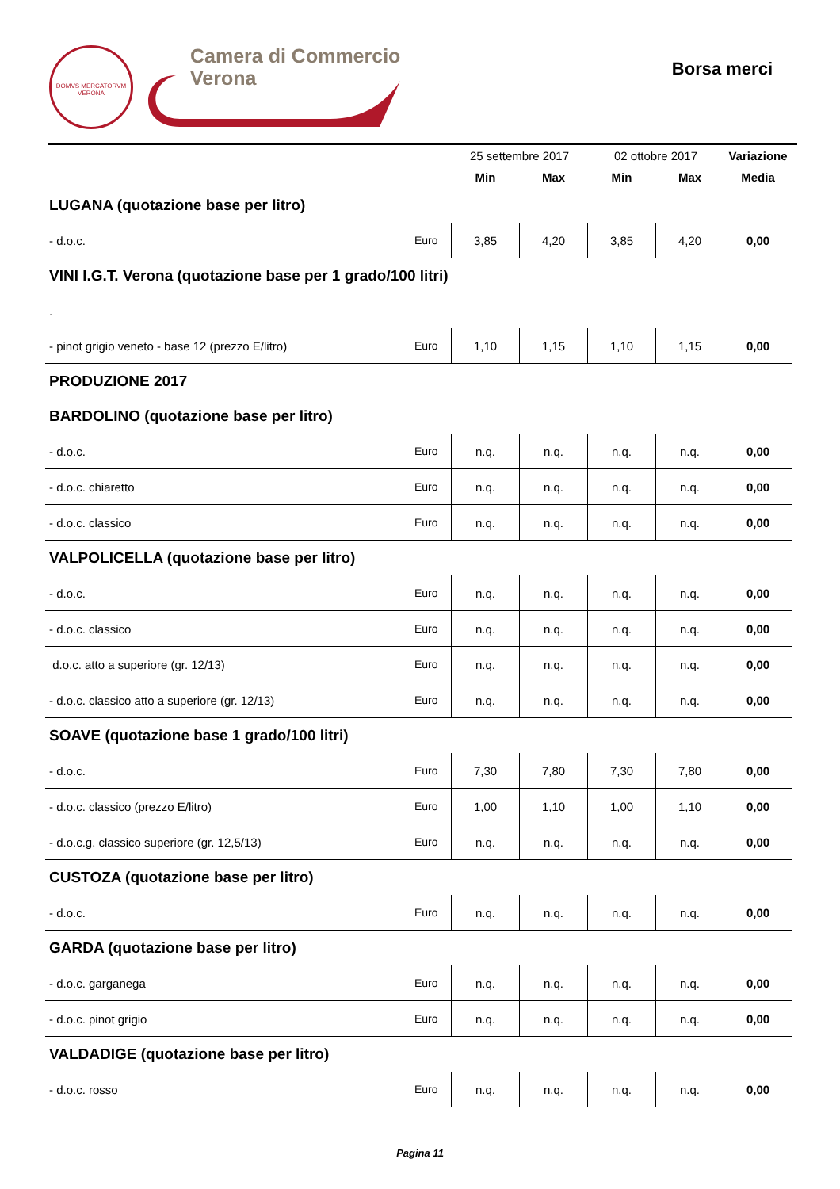DOMVS MERCATORVM
VERONA
Camera di Commercio
Verona
Borsa merci
| | | 25 settembre 2017 | | 02 ottobre 2017 | | Variazione |
| --- | --- | --- | --- | --- | --- | --- |
| | | Min | Max | Min | Max | Media |
| LUGANA (quotazione base per litro) | | | | | | |
| - d.o.c. | Euro | 3,85 | 4,20 | 3,85 | 4,20 | 0,00 |
| VINI I.G.T. Verona (quotazione base per 1 grado/100 litri) | | | | | | |
| . | | | | | | |
| - pinot grigio veneto - base 12 (prezzo E/litro) | Euro | 1,10 | 1,15 | 1,10 | 1,15 | 0,00 |
| PRODUZIONE 2017 | | | | | | |
| BARDOLINO (quotazione base per litro) | | | | | | |
| - d.o.c. | Euro | n.q. | n.q. | n.q. | n.q. | 0,00 |
| - d.o.c. chiaretto | Euro | n.q. | n.q. | n.q. | n.q. | 0,00 |
| - d.o.c. classico | Euro | n.q. | n.q. | n.q. | n.q. | 0,00 |
| VALPOLICELLA (quotazione base per litro) | | | | | | |
| - d.o.c. | Euro | n.q. | n.q. | n.q. | n.q. | 0,00 |
| - d.o.c. classico | Euro | n.q. | n.q. | n.q. | n.q. | 0,00 |
| d.o.c. atto a superiore (gr. 12/13) | Euro | n.q. | n.q. | n.q. | n.q. | 0,00 |
| - d.o.c. classico atto a superiore (gr. 12/13) | Euro | n.q. | n.q. | n.q. | n.q. | 0,00 |
| SOAVE (quotazione base 1 grado/100 litri) | | | | | | |
| - d.o.c. | Euro | 7,30 | 7,80 | 7,30 | 7,80 | 0,00 |
| - d.o.c. classico (prezzo E/litro) | Euro | 1,00 | 1,10 | 1,00 | 1,10 | 0,00 |
| - d.o.c.g. classico superiore (gr. 12,5/13) | Euro | n.q. | n.q. | n.q. | n.q. | 0,00 |
| CUSTOZA (quotazione base per litro) | | | | | | |
| - d.o.c. | Euro | n.q. | n.q. | n.q. | n.q. | 0,00 |
| GARDA (quotazione base per litro) | | | | | | |
| - d.o.c. garganega | Euro | n.q. | n.q. | n.q. | n.q. | 0,00 |
| - d.o.c. pinot grigio | Euro | n.q. | n.q. | n.q. | n.q. | 0,00 |
| VALDADIGE (quotazione base per litro) | | | | | | |
| - d.o.c. rosso | Euro | n.q. | n.q. | n.q. | n.q. | 0,00 |
Pagina 11